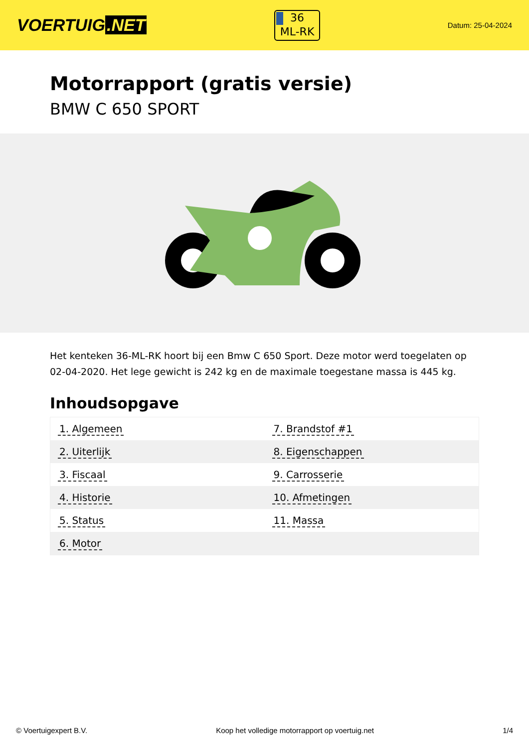VOERTUIG.NET
36
ML-RK
Datum: 25-04-2024
Motorrapport (gratis versie)
BMW C 650 SPORT
Het kenteken 36-ML-RK hoort bij een Bmw C 650 Sport. Deze motor werd toegelaten op 02-04-2020. Het lege gewicht is 242 kg en de maximale toegestane massa is 445 kg.
Inhoudsopgave
| 1. Algemeen | 7. Brandstof #1 |
| 2. Uiterlijk | 8. Eigenschappen |
| 3. Fiscaal | 9. Carrosserie |
| 4. Historie | 10. Afmetingen |
| 5. Status | 11. Massa |
| 6. Motor | |
© Voertuigexpert B.V. Koop het volledige motorrapport op voertuig.net 1/4